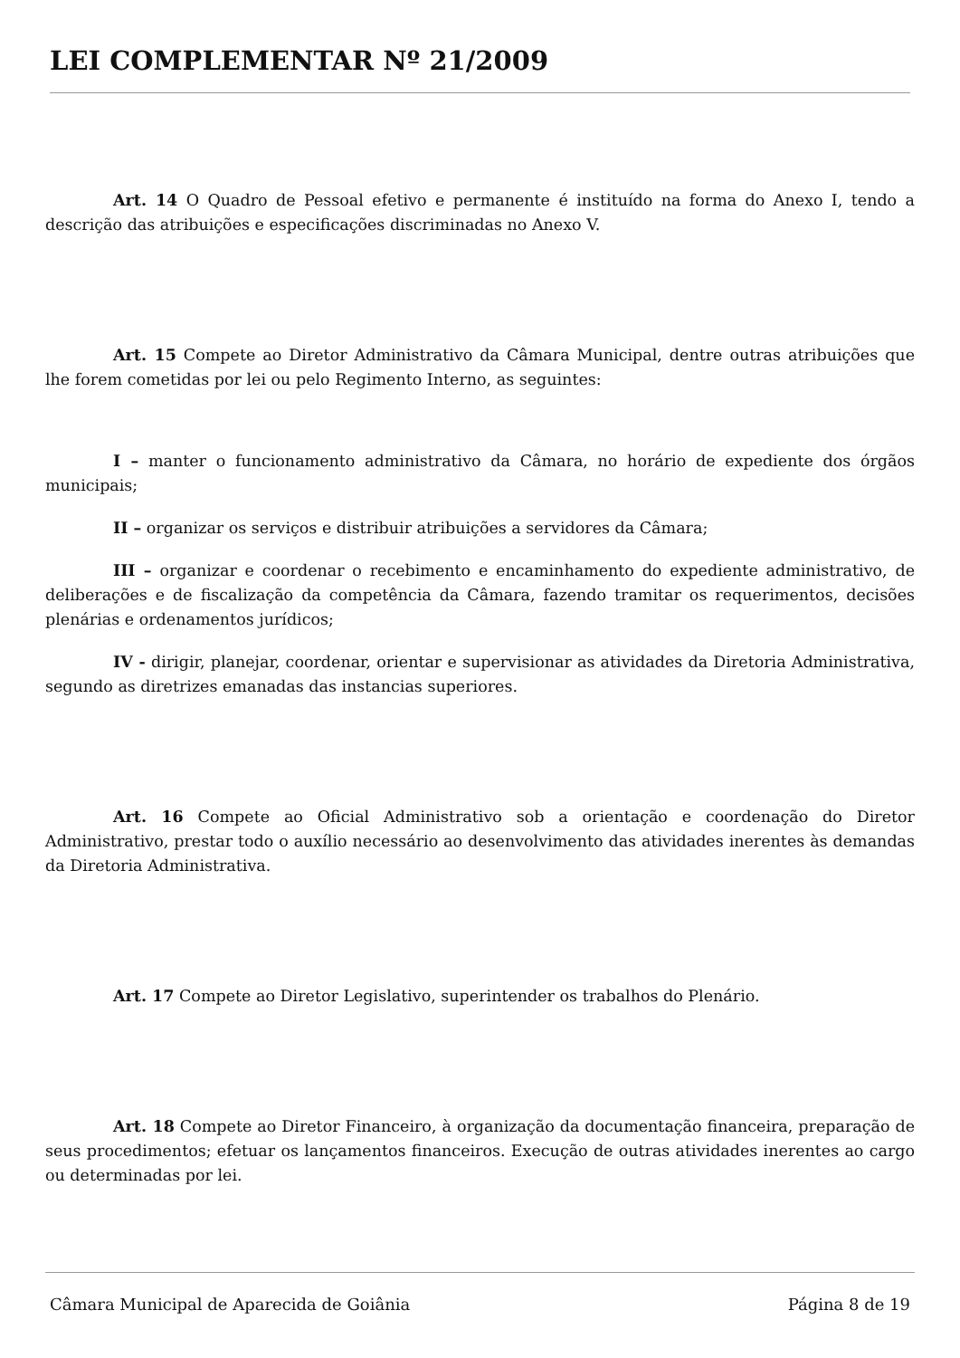LEI COMPLEMENTAR Nº 21/2009
Art. 14 O Quadro de Pessoal efetivo e permanente é instituído na forma do Anexo I, tendo a descrição das atribuições e especificações discriminadas no Anexo V.
Art. 15 Compete ao Diretor Administrativo da Câmara Municipal, dentre outras atribuições que lhe forem cometidas por lei ou pelo Regimento Interno, as seguintes:
I – manter o funcionamento administrativo da Câmara, no horário de expediente dos órgãos municipais;
II – organizar os serviços e distribuir atribuições a servidores da Câmara;
III – organizar e coordenar o recebimento e encaminhamento do expediente administrativo, de deliberações e de fiscalização da competência da Câmara, fazendo tramitar os requerimentos, decisões plenárias e ordenamentos jurídicos;
IV - dirigir, planejar, coordenar, orientar e supervisionar as atividades da Diretoria Administrativa, segundo as diretrizes emanadas das instancias superiores.
Art. 16 Compete ao Oficial Administrativo sob a orientação e coordenação do Diretor Administrativo, prestar todo o auxílio necessário ao desenvolvimento das atividades inerentes às demandas da Diretoria Administrativa.
Art. 17 Compete ao Diretor Legislativo, superintender os trabalhos do Plenário.
Art. 18 Compete ao Diretor Financeiro, à organização da documentação financeira, preparação de seus procedimentos; efetuar os lançamentos financeiros. Execução de outras atividades inerentes ao cargo ou determinadas por lei.
Câmara Municipal de Aparecida de Goiânia Página 8 de 19